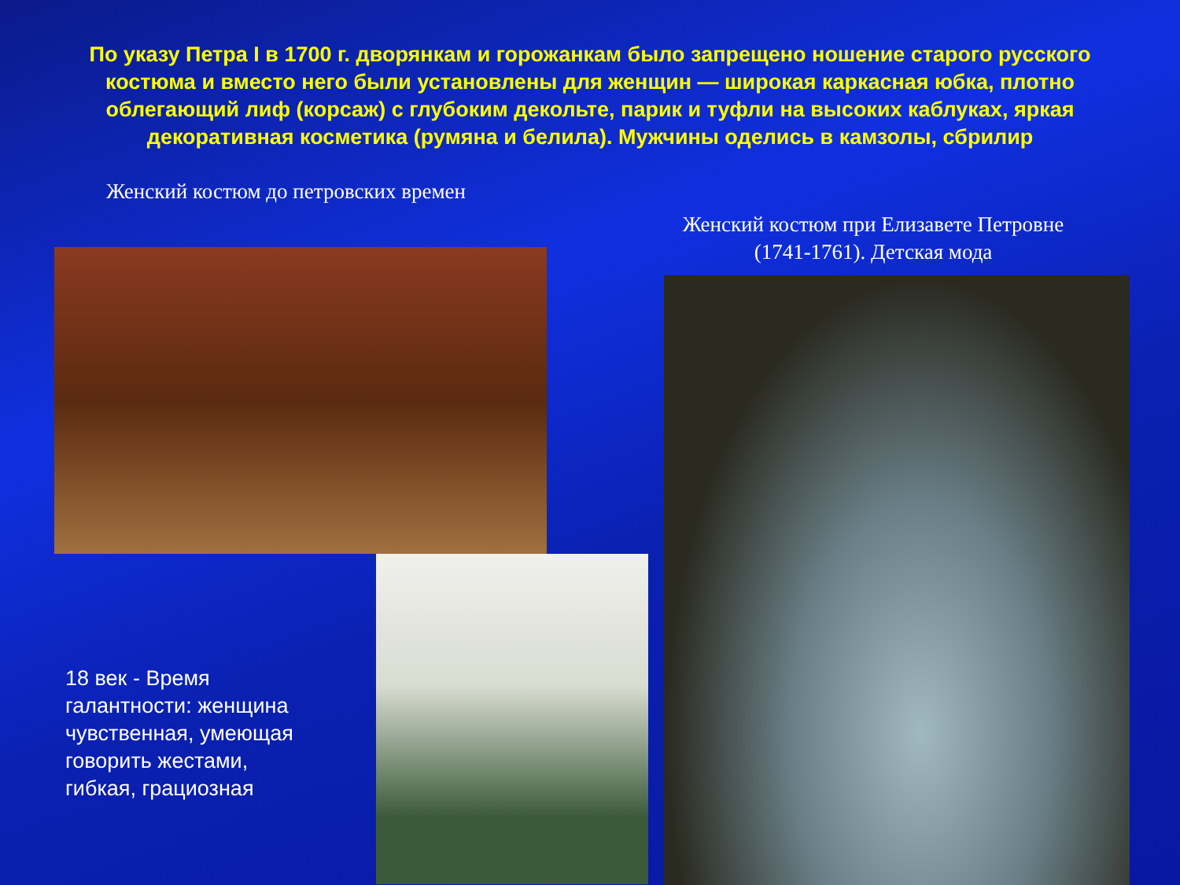По указу Петра I в 1700 г. дворянкам и горожанкам было запрещено ношение старого русского костюма и вместо него были установлены для женщин — широкая каркасная юбка, плотно облегающий лиф (корсаж) с глубоким декольте, парик и туфли на высоких каблуках, яркая декоративная косметика (румяна и белила). Мужчины оделись в камзолы, сбрилир
Женский костюм до петровских времен
Женский костюм при Елизавете Петровне (1741-1761). Детская мода
18 век - Время галантности: женщина чувственная, умеющая говорить жестами, гибкая, грациозная